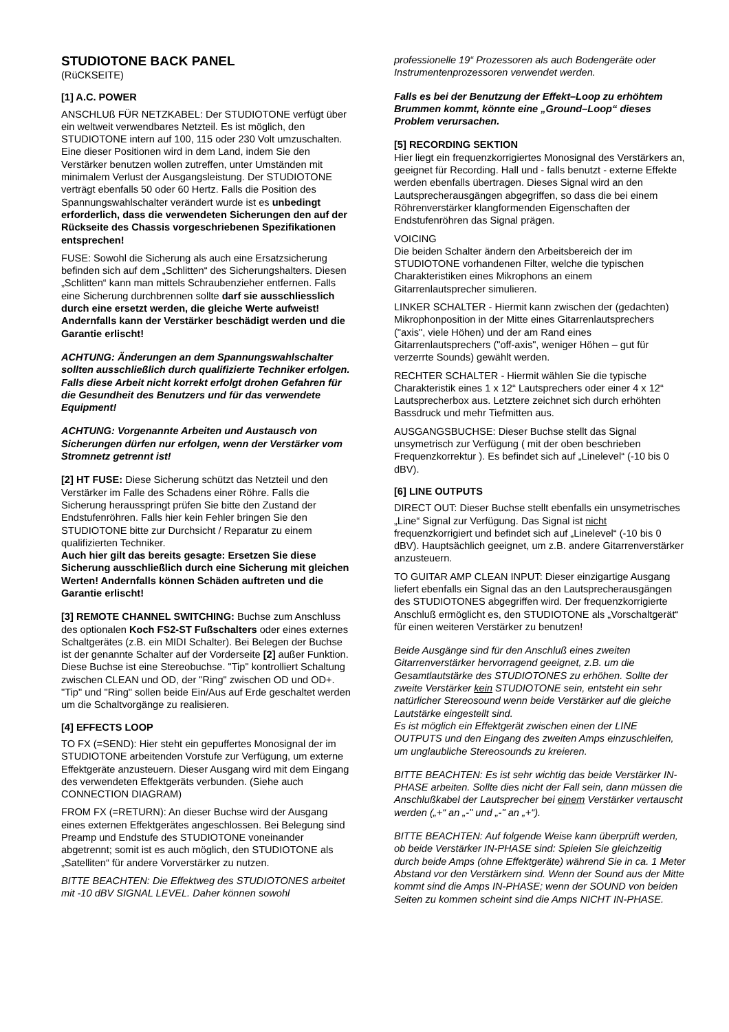STUDIOTONE BACK PANEL
(RüCKSEITE)
[1] A.C. POWER
ANSCHLUß FÜR NETZKABEL: Der STUDIOTONE verfügt über ein weltweit verwendbares Netzteil. Es ist möglich, den STUDIOTONE intern auf 100, 115 oder 230 Volt umzuschalten. Eine dieser Positionen wird in dem Land, indem Sie den Verstärker benutzen wollen zutreffen, unter Umständen mit minimalem Verlust der Ausgangsleistung. Der STUDIOTONE verträgt ebenfalls 50 oder 60 Hertz. Falls die Position des Spannungswahlschalter verändert wurde ist es unbedingt erforderlich, dass die verwendeten Sicherungen den auf der Rückseite des Chassis vorgeschriebenen Spezifikationen entsprechen!
FUSE: Sowohl die Sicherung als auch eine Ersatzsicherung befinden sich auf dem „Schlitten“ des Sicherungshalters. Diesen „Schlitten“ kann man mittels Schraubenzieher entfernen. Falls eine Sicherung durchbrennen sollte darf sie ausschliesslich durch eine ersetzt werden, die gleiche Werte aufweist! Andernfalls kann der Verstärker beschädigt werden und die Garantie erlischt!
ACHTUNG: Änderungen an dem Spannungswahlschalter sollten ausschließlich durch qualifizierte Techniker erfolgen. Falls diese Arbeit nicht korrekt erfolgt drohen Gefahren für die Gesundheit des Benutzers und für das verwendete Equipment!
ACHTUNG: Vorgenannte Arbeiten und Austausch von Sicherungen dürfen nur erfolgen, wenn der Verstärker vom Stromnetz getrennt ist!
[2] HT FUSE: Diese Sicherung schützt das Netzteil und den Verstärker im Falle des Schadens einer Röhre. Falls die Sicherung herausspringt prüfen Sie bitte den Zustand der Endstufenröhren. Falls hier kein Fehler bringen Sie den STUDIOTONE bitte zur Durchsicht / Reparatur zu einem qualifizierten Techniker.
Auch hier gilt das bereits gesagte: Ersetzen Sie diese Sicherung ausschließlich durch eine Sicherung mit gleichen Werten! Andernfalls können Schäden auftreten und die Garantie erlischt!
[3] REMOTE CHANNEL SWITCHING: Buchse zum Anschluss des optionalen Koch FS2-ST Fußschalters oder eines externes Schaltgerätes (z.B. ein MIDI Schalter). Bei Belegen der Buchse ist der genannte Schalter auf der Vorderseite [2] außer Funktion.
Diese Buchse ist eine Stereobuchse. "Tip" kontrolliert Schaltung zwischen CLEAN und OD, der "Ring" zwischen OD und OD+. "Tip" und "Ring" sollen beide Ein/Aus auf Erde geschaltet werden um die Schaltvorgänge zu realisieren.
[4] EFFECTS LOOP
TO FX (=SEND): Hier steht ein gepuffertes Monosignal der im STUDIOTONE arbeitenden Vorstufe zur Verfügung, um externe Effektgeräte anzusteuern. Dieser Ausgang wird mit dem Eingang des verwendeten Effektgeräts verbunden. (Siehe auch CONNECTION DIAGRAM)
FROM FX (=RETURN): An dieser Buchse wird der Ausgang eines externen Effektgerätes angeschlossen. Bei Belegung sind Preamp und Endstufe des STUDIOTONE voneinander abgetrennt; somit ist es auch möglich, den STUDIOTONE als „Satelliten“ für andere Vorverstärker zu nutzen.
BITTE BEACHTEN: Die Effektweg des STUDIOTONES arbeitet mit -10 dBV SIGNAL LEVEL. Daher können sowohl
professionelle 19“ Prozessoren als auch Bodengeräte oder Instrumentenprozessoren verwendet werden.
Falls es bei der Benutzung der Effekt–Loop zu erhöhtem Brummen kommt, könnte eine „Ground–Loop“ dieses Problem verursachen.
[5] RECORDING SEKTION
Hier liegt ein frequenzkorrigiertes Monosignal des Verstärkers an, geeignet für Recording. Hall und - falls benutzt - externe Effekte werden ebenfalls übertragen. Dieses Signal wird an den Lautsprecherausgängen abgegriffen, so dass die bei einem Röhrenverstärker klangformenden Eigenschaften der Endstufenröhren das Signal prägen.
VOICING
Die beiden Schalter ändern den Arbeitsbereich der im STUDIOTONE vorhandenen Filter, welche die typischen Charakteristiken eines Mikrophons an einem Gitarrenlautsprecher simulieren.
LINKER SCHALTER - Hiermit kann zwischen der (gedachten) Mikrophonposition in der Mitte eines Gitarrenlautsprechers ("axis", viele Höhen) und der am Rand eines Gitarrenlautsprechers ("off-axis", weniger Höhen – gut für verzerrte Sounds) gewählt werden.
RECHTER SCHALTER - Hiermit wählen Sie die typische Charakteristik eines 1 x 12“ Lautsprechers oder einer 4 x 12“ Lautsprecherbox aus. Letztere zeichnet sich durch erhöhten Bassdruck und mehr Tiefmitten aus.
AUSGANGSBUCHSE: Dieser Buchse stellt das Signal unsymetrisch zur Verfügung ( mit der oben beschrieben Frequenzkorrektur ). Es befindet sich auf „Linelevel“ (-10 bis 0 dBV).
[6] LINE OUTPUTS
DIRECT OUT: Dieser Buchse stellt ebenfalls ein unsymetrisches „Line“ Signal zur Verfügung. Das Signal ist nicht frequenzkorrigiert und befindet sich auf „Linelevel“ (-10 bis 0 dBV). Hauptsächlich geeignet, um z.B. andere Gitarrenverstärker anzusteuern.
TO GUITAR AMP CLEAN INPUT: Dieser einzigartige Ausgang liefert ebenfalls ein Signal das an den Lautsprecherausgängen des STUDIOTONES abgegriffen wird. Der frequenzkorrigierte Anschluß ermöglicht es, den STUDIOTONE als „Vorschaltgerät“ für einen weiteren Verstärker zu benutzen!
Beide Ausgänge sind für den Anschluß eines zweiten Gitarrenverstärker hervorragend geeignet, z.B. um die Gesamtlautstärke des STUDIOTONES zu erhöhen. Sollte der zweite Verstärker kein STUDIOTONE sein, entsteht ein sehr natürlicher Stereosound wenn beide Verstärker auf die gleiche Lautstärke eingestellt sind.
Es ist möglich ein Effektgerät zwischen einen der LINE OUTPUTS und den Eingang des zweiten Amps einzuschleifen, um unglaubliche Stereosounds zu kreieren.
BITTE BEACHTEN: Es ist sehr wichtig das beide Verstärker IN-PHASE arbeiten. Sollte dies nicht der Fall sein, dann müssen die Anschlußkabel der Lautsprecher bei einem Verstärker vertauscht werden („+“ an „-" und „-" an „+“).
BITTE BEACHTEN: Auf folgende Weise kann überprüft werden, ob beide Verstärker IN-PHASE sind: Spielen Sie gleichzeitig durch beide Amps (ohne Effektgeräte) während Sie in ca. 1 Meter Abstand vor den Verstärkern sind. Wenn der Sound aus der Mitte kommt sind die Amps IN-PHASE; wenn der SOUND von beiden Seiten zu kommen scheint sind die Amps NICHT IN-PHASE.